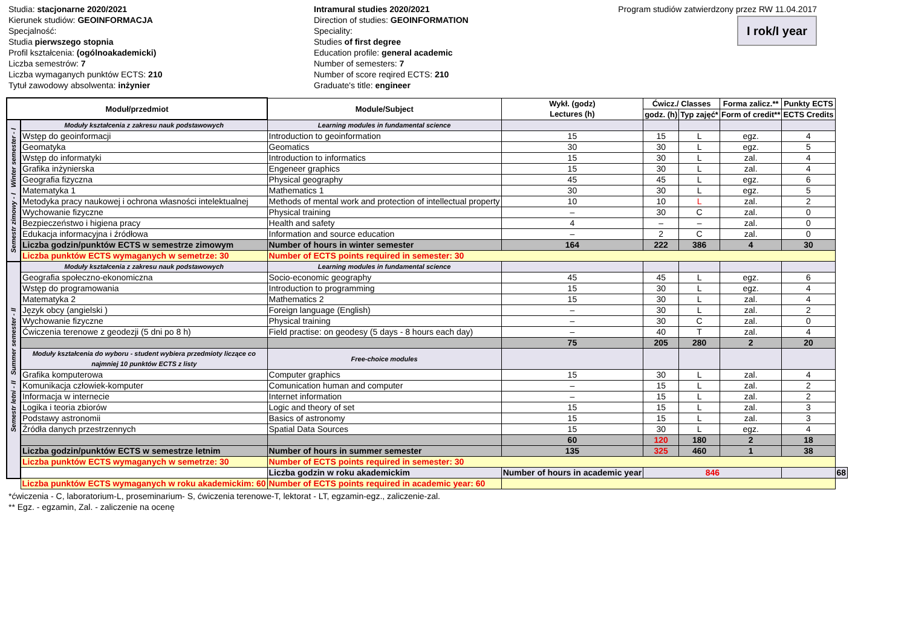Studia: stacjonarne 2020/2021
Kierunek studiów: GEOINFORMACJA
Specjalność:
Studia pierwszego stopnia
Profil kształcenia: (ogólnoakademicki)
Liczba semestrów: 7
Liczba wymaganych punktów ECTS: 210
Tytuł zawodowy absolwenta: inżynier
Intramural studies 2020/2021
Direction of studies: GEOINFORMATION
Speciality:
Studies of first degree
Education profile: general academic
Number of semesters: 7
Number of score reqired ECTS: 210
Graduate's title: engineer
Program studiów zatwierdzony przez RW 11.04.2017
I rok/I year
| Moduł/przedmiot | | Module/Subject | Wykł. (godz) Lectures (h) | Ćwicz./ Classes | | Forma zalicz.** | Punkty ECTS | |
| --- | --- | --- | --- | --- | --- | --- | --- | --- |
| | | | | godz. (h) | Typ zajęć* | Form of credit** | ECTS Credits | |
| Semestr zimowy - I Winter semester - I | Moduły kształcenia z zakresu nauk podstawowych | Learning modules in fundamental science | | | | | | |
| | Wstęp do geoinformacji | Introduction to geoinformation | 15 | 15 | L | egz. | 4 | |
| | Geomatyka | Geomatics | 30 | 30 | L | egz. | 5 | |
| | Wstęp do informatyki | Introduction to informatics | 15 | 30 | L | zal. | 4 | |
| | Grafika inżynierska | Engeneer graphics | 15 | 30 | L | zal. | 4 | |
| | Geografia fizyczna | Physical geography | 45 | 45 | L | egz. | 6 | |
| | Matematyka 1 | Mathematics 1 | 30 | 30 | L | egz. | 5 | |
| | Metodyka pracy naukowej i ochrona własności intelektualnej | Methods of mental work and protection of intellectual property | 10 | 10 | L | zal. | 2 | |
| | Wychowanie fizyczne | Physical training | – | 30 | C | zal. | 0 | |
| | Bezpieczeństwo i higiena pracy | Health and safety | 4 | – | – | zal. | 0 | |
| | Edukacja informacyjna i źródłowa | Information and source education | – | 2 | C | zal. | 0 | |
| | Liczba godzin/punktów ECTS w semestrze zimowym | Number of hours in winter semester | 164 | 222 | 386 | 4 | 30 | |
| | Liczba punktów ECTS wymaganych w semetrze: 30 | Number of ECTS points required in semester: 30 | | | | | | |
| Semestr letni - II Summer semester - II | Moduły kształcenia z zakresu nauk podstawowych | Learning modules in fundamental science | | | | | | |
| | Geografia społeczno-ekonomiczna | Socio-economic geography | 45 | 45 | L | egz. | 6 | |
| | Wstęp do programowania | Introduction to programming | 15 | 30 | L | egz. | 4 | |
| | Matematyka 2 | Mathematics 2 | 15 | 30 | L | zal. | 4 | |
| | Język obcy (angielski ) | Foreign language (English) | – | 30 | L | zal. | 2 | |
| | Wychowanie fizyczne | Physical training | – | 30 | C | zal. | 0 | |
| | Ćwiczenia terenowe z geodezji (5 dni po 8 h) | Field practise: on geodesy (5 days - 8 hours each day) | – | 40 | T | zal. | 4 | |
| | | | 75 | 205 | 280 | 2 | 20 | |
| | Moduły kształcenia do wyboru - student wybiera przedmioty liczące co najmniej 10 punktów ECTS z listy | Free-choice modules | | | | | | |
| | Grafika komputerowa | Computer graphics | 15 | 30 | L | zal. | 4 | |
| | Komunikacja człowiek-komputer | Comunication human and computer | – | 15 | L | zal. | 2 | |
| | Informacja w internecie | Internet information | – | 15 | L | zal. | 2 | |
| | Logika i teoria zbiorów | Logic and theory of set | 15 | 15 | L | zal. | 3 | |
| | Podstawy astronomii | Basics of astronomy | 15 | 15 | L | zal. | 3 | |
| | Źródła danych przestrzennych | Spatial Data Sources | 15 | 30 | L | egz. | 4 | |
| | | | 60 | 120 | 180 | 2 | 18 | |
| | Liczba godzin/punktów ECTS w semestrze letnim | Number of hours in summer semester | 135 | 325 | 460 | 1 | 38 | |
| | Liczba punktów ECTS wymaganych w semetrze: 30 | Number of ECTS points required in semester: 30 | | | | | | |
| | | Liczba godzin w roku akademickim | Number of hours in academic year | 846 | | | | 68 |
| | Liczba punktów ECTS wymaganych w roku akademickim: 60 | Number of ECTS points required in academic year: 60 | | | | | | |
*ćwiczenia - C, laboratorium-L, proseminarium- S, ćwiczenia terenowe-T, lektorat - LT, egzamin-egz., zaliczenie-zal.
** Egz. - egzamin, Zal. - zaliczenie na ocenę